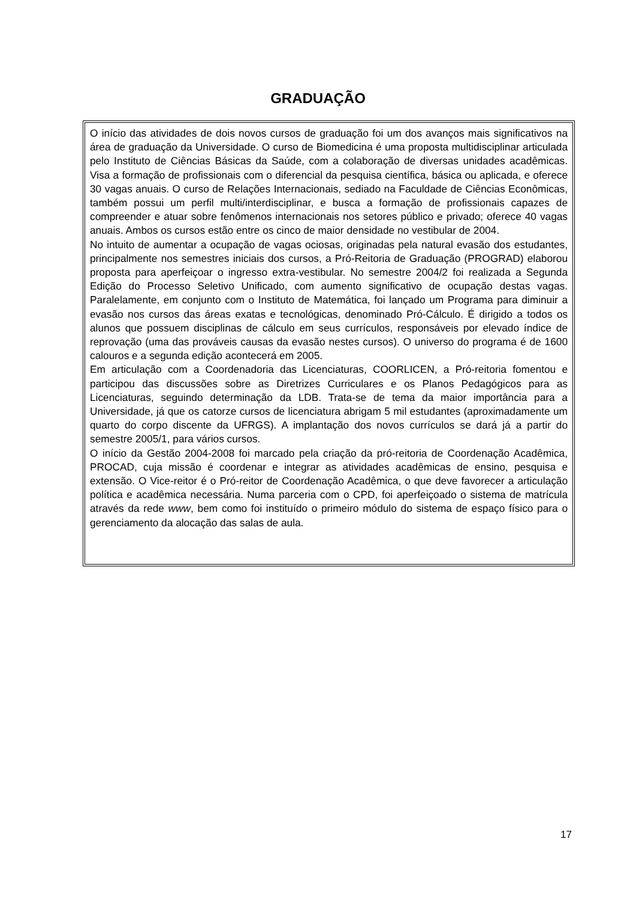GRADUAÇÃO
O início das atividades de dois novos cursos de graduação foi um dos avanços mais significativos na área de graduação da Universidade. O curso de Biomedicina é uma proposta multidisciplinar articulada pelo Instituto de Ciências Básicas da Saúde, com a colaboração de diversas unidades acadêmicas. Visa a formação de profissionais com o diferencial da pesquisa científica, básica ou aplicada, e oferece 30 vagas anuais. O curso de Relações Internacionais, sediado na Faculdade de Ciências Econômicas, também possui um perfil multi/interdisciplinar, e busca a formação de profissionais capazes de compreender e atuar sobre fenômenos internacionais nos setores público e privado; oferece 40 vagas anuais. Ambos os cursos estão entre os cinco de maior densidade no vestibular de 2004.
No intuito de aumentar a ocupação de vagas ociosas, originadas pela natural evasão dos estudantes, principalmente nos semestres iniciais dos cursos, a Pró-Reitoria de Graduação (PROGRAD) elaborou proposta para aperfeiçoar o ingresso extra-vestibular. No semestre 2004/2 foi realizada a Segunda Edição do Processo Seletivo Unificado, com aumento significativo de ocupação destas vagas. Paralelamente, em conjunto com o Instituto de Matemática, foi lançado um Programa para diminuir a evasão nos cursos das áreas exatas e tecnológicas, denominado Pró-Cálculo. É dirigido a todos os alunos que possuem disciplinas de cálculo em seus currículos, responsáveis por elevado índice de reprovação (uma das prováveis causas da evasão nestes cursos). O universo do programa é de 1600 calouros e a segunda edição acontecerá em 2005.
Em articulação com a Coordenadoria das Licenciaturas, COORLICEN, a Pró-reitoria fomentou e participou das discussões sobre as Diretrizes Curriculares e os Planos Pedagógicos para as Licenciaturas, seguindo determinação da LDB. Trata-se de tema da maior importância para a Universidade, já que os catorze cursos de licenciatura abrigam 5 mil estudantes (aproximadamente um quarto do corpo discente da UFRGS). A implantação dos novos currículos se dará já a partir do semestre 2005/1, para vários cursos.
O início da Gestão 2004-2008 foi marcado pela criação da pró-reitoria de Coordenação Acadêmica, PROCAD, cuja missão é coordenar e integrar as atividades acadêmicas de ensino, pesquisa e extensão. O Vice-reitor é o Pró-reitor de Coordenação Acadêmica, o que deve favorecer a articulação política e acadêmica necessária. Numa parceria com o CPD, foi aperfeiçoado o sistema de matrícula através da rede www, bem como foi instituído o primeiro módulo do sistema de espaço físico para o gerenciamento da alocação das salas de aula.
17